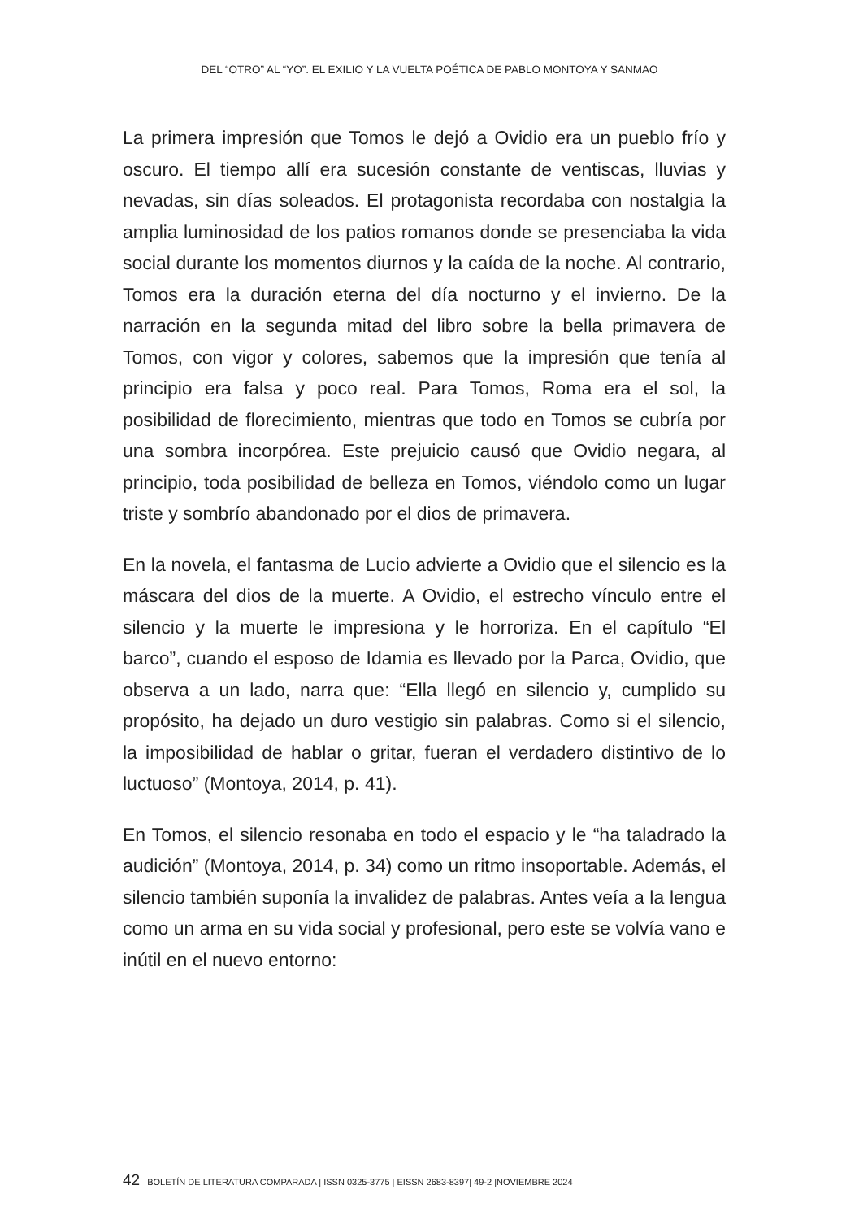DEL “OTRO” AL “YO”. EL EXILIO Y LA VUELTA POÉTICA DE PABLO MONTOYA Y SANMAO
La primera impresión que Tomos le dejó a Ovidio era un pueblo frío y oscuro. El tiempo allí era sucesión constante de ventiscas, lluvias y nevadas, sin días soleados. El protagonista recordaba con nostalgia la amplia luminosidad de los patios romanos donde se presenciaba la vida social durante los momentos diurnos y la caída de la noche. Al contrario, Tomos era la duración eterna del día nocturno y el invierno. De la narración en la segunda mitad del libro sobre la bella primavera de Tomos, con vigor y colores, sabemos que la impresión que tenía al principio era falsa y poco real. Para Tomos, Roma era el sol, la posibilidad de florecimiento, mientras que todo en Tomos se cubría por una sombra incorpórea. Este prejuicio causó que Ovidio negara, al principio, toda posibilidad de belleza en Tomos, viéndolo como un lugar triste y sombrío abandonado por el dios de primavera.
En la novela, el fantasma de Lucio advierte a Ovidio que el silencio es la máscara del dios de la muerte. A Ovidio, el estrecho vínculo entre el silencio y la muerte le impresiona y le horroriza. En el capítulo “El barco”, cuando el esposo de Idamia es llevado por la Parca, Ovidio, que observa a un lado, narra que: “Ella llegó en silencio y, cumplido su propósito, ha dejado un duro vestigio sin palabras. Como si el silencio, la imposibilidad de hablar o gritar, fueran el verdadero distintivo de lo luctuoso” (Montoya, 2014, p. 41).
En Tomos, el silencio resonaba en todo el espacio y le “ha taladrado la audición” (Montoya, 2014, p. 34) como un ritmo insoportable. Además, el silencio también suponía la invalidez de palabras. Antes veía a la lengua como un arma en su vida social y profesional, pero este se volvía vano e inútil en el nuevo entorno:
42 BOLETÍN DE LITERATURA COMPARADA | ISSN 0325-3775 | EISSN 2683-8397| 49-2 |NOVIEMBRE 2024